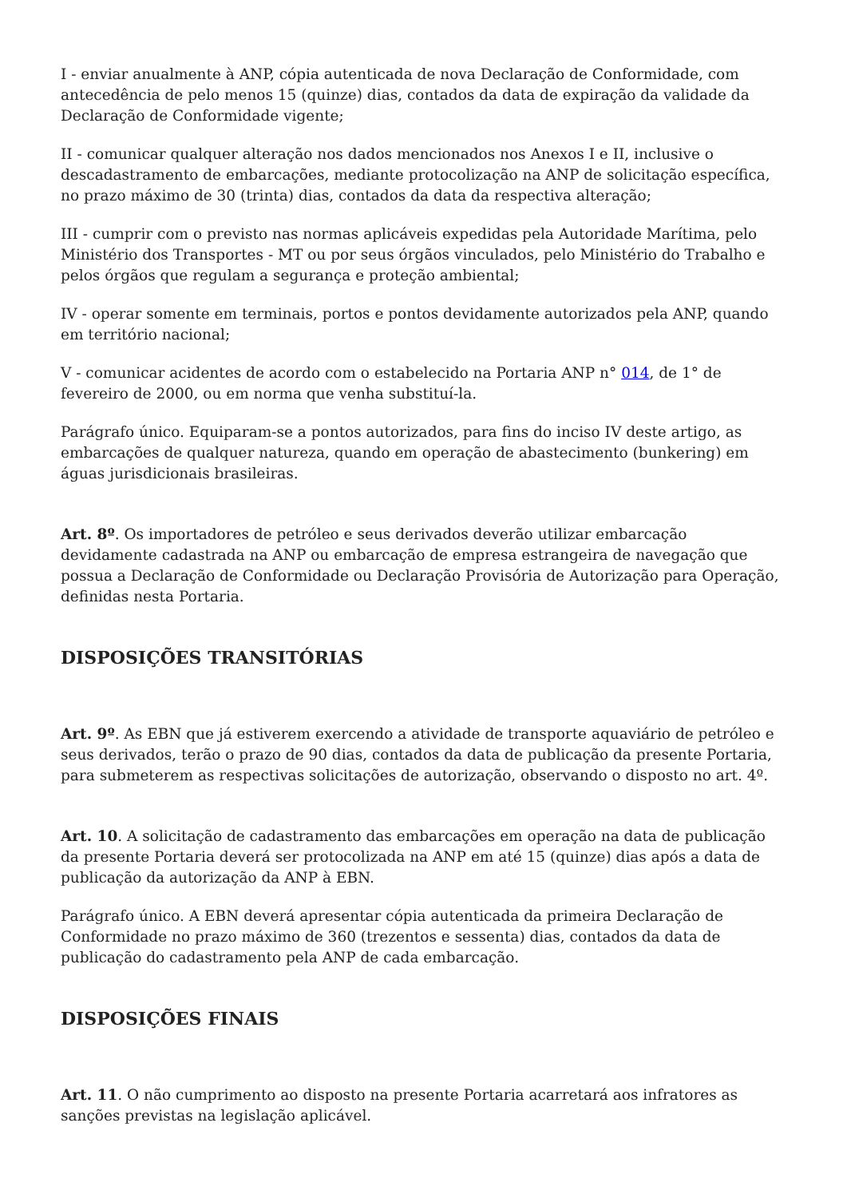I - enviar anualmente à ANP, cópia autenticada de nova Declaração de Conformidade, com antecedência de pelo menos 15 (quinze) dias, contados da data de expiração da validade da Declaração de Conformidade vigente;
II - comunicar qualquer alteração nos dados mencionados nos Anexos I e II, inclusive o descadastramento de embarcações, mediante protocolização na ANP de solicitação específica, no prazo máximo de 30 (trinta) dias, contados da data da respectiva alteração;
III - cumprir com o previsto nas normas aplicáveis expedidas pela Autoridade Marítima, pelo Ministério dos Transportes - MT ou por seus órgãos vinculados, pelo Ministério do Trabalho e pelos órgãos que regulam a segurança e proteção ambiental;
IV - operar somente em terminais, portos e pontos devidamente autorizados pela ANP, quando em território nacional;
V - comunicar acidentes de acordo com o estabelecido na Portaria ANP n° 014, de 1° de fevereiro de 2000, ou em norma que venha substituí-la.
Parágrafo único. Equiparam-se a pontos autorizados, para fins do inciso IV deste artigo, as embarcações de qualquer natureza, quando em operação de abastecimento (bunkering) em águas jurisdicionais brasileiras.
Art. 8º. Os importadores de petróleo e seus derivados deverão utilizar embarcação devidamente cadastrada na ANP ou embarcação de empresa estrangeira de navegação que possua a Declaração de Conformidade ou Declaração Provisória de Autorização para Operação, definidas nesta Portaria.
DISPOSIÇÕES TRANSITÓRIAS
Art. 9º. As EBN que já estiverem exercendo a atividade de transporte aquaviário de petróleo e seus derivados, terão o prazo de 90 dias, contados da data de publicação da presente Portaria, para submeterem as respectivas solicitações de autorização, observando o disposto no art. 4º.
Art. 10. A solicitação de cadastramento das embarcações em operação na data de publicação da presente Portaria deverá ser protocolizada na ANP em até 15 (quinze) dias após a data de publicação da autorização da ANP à EBN.
Parágrafo único. A EBN deverá apresentar cópia autenticada da primeira Declaração de Conformidade no prazo máximo de 360 (trezentos e sessenta) dias, contados da data de publicação do cadastramento pela ANP de cada embarcação.
DISPOSIÇÕES FINAIS
Art. 11. O não cumprimento ao disposto na presente Portaria acarretará aos infratores as sanções previstas na legislação aplicável.